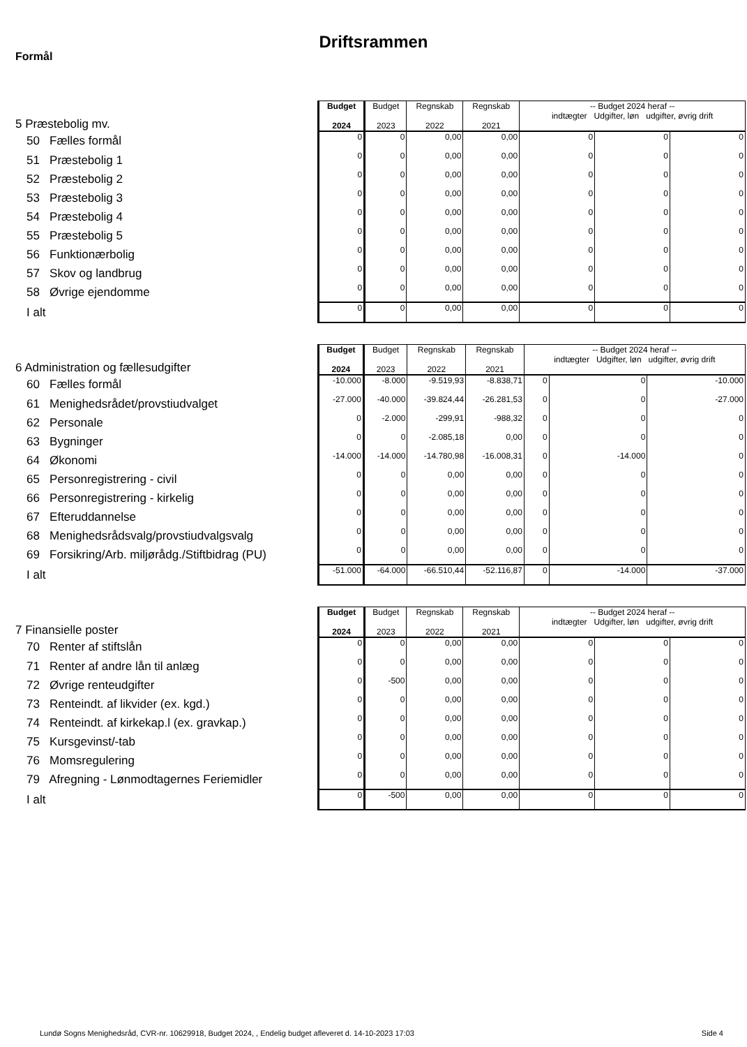Driftsrammen
Formål
| 5 Præstebolig mv. | Budget 2024 | Budget 2023 | Regnskab 2022 | Regnskab 2021 | -- Budget 2024 heraf -- indtægter Udgifter, løn udgifter, øvrig drift | | |
| 50 Fælles formål | 0 | 0 | 0,00 | 0,00 | 0 | 0 | 0 |
| 51 Præstebolig 1 | 0 | 0 | 0,00 | 0,00 | 0 | 0 | 0 |
| 52 Præstebolig 2 | 0 | 0 | 0,00 | 0,00 | 0 | 0 | 0 |
| 53 Præstebolig 3 | 0 | 0 | 0,00 | 0,00 | 0 | 0 | 0 |
| 54 Præstebolig 4 | 0 | 0 | 0,00 | 0,00 | 0 | 0 | 0 |
| 55 Præstebolig 5 | 0 | 0 | 0,00 | 0,00 | 0 | 0 | 0 |
| 56 Funktionærbolig | 0 | 0 | 0,00 | 0,00 | 0 | 0 | 0 |
| 57 Skov og landbrug | 0 | 0 | 0,00 | 0,00 | 0 | 0 | 0 |
| 58 Øvrige ejendomme | 0 | 0 | 0,00 | 0,00 | 0 | 0 | 0 |
| I alt | 0 | 0 | 0,00 | 0,00 | 0 | 0 | 0 |
| 6 Administration og fællesudgifter | Budget 2024 | Budget 2023 | Regnskab 2022 | Regnskab 2021 | -- Budget 2024 heraf -- indtægter Udgifter, løn udgifter, øvrig drift | | |
| 60 Fælles formål | -10.000 | -8.000 | -9.519,93 | -8.838,71 | 0 | 0 | -10.000 |
| 61 Menighedsrådet/provstiudvalget | -27.000 | -40.000 | -39.824,44 | -26.281,53 | 0 | 0 | -27.000 |
| 62 Personale | 0 | -2.000 | -299,91 | -988,32 | 0 | 0 | 0 |
| 63 Bygninger | 0 | 0 | -2.085,18 | 0,00 | 0 | 0 | 0 |
| 64 Økonomi | -14.000 | -14.000 | -14.780,98 | -16.008,31 | 0 | -14.000 | 0 |
| 65 Personregistrering - civil | 0 | 0 | 0,00 | 0,00 | 0 | 0 | 0 |
| 66 Personregistrering - kirkelig | 0 | 0 | 0,00 | 0,00 | 0 | 0 | 0 |
| 67 Efteruddannelse | 0 | 0 | 0,00 | 0,00 | 0 | 0 | 0 |
| 68 Menighedsrådsvalg/provstiudvalgsvalg | 0 | 0 | 0,00 | 0,00 | 0 | 0 | 0 |
| 69 Forsikring/Arb. miljørådg./Stiftbidrag (PU) | 0 | 0 | 0,00 | 0,00 | 0 | 0 | 0 |
| I alt | -51.000 | -64.000 | -66.510,44 | -52.116,87 | 0 | -14.000 | -37.000 |
| 7 Finansielle poster | Budget 2024 | Budget 2023 | Regnskab 2022 | Regnskab 2021 | -- Budget 2024 heraf -- indtægter Udgifter, løn udgifter, øvrig drift | | |
| 70 Renter af stiftslån | 0 | 0 | 0,00 | 0,00 | 0 | 0 | 0 |
| 71 Renter af andre lån til anlæg | 0 | 0 | 0,00 | 0,00 | 0 | 0 | 0 |
| 72 Øvrige renteudgifter | 0 | -500 | 0,00 | 0,00 | 0 | 0 | 0 |
| 73 Renteindt. af likvider (ex. kgd.) | 0 | 0 | 0,00 | 0,00 | 0 | 0 | 0 |
| 74 Renteindt. af kirkekap.l (ex. gravkap.) | 0 | 0 | 0,00 | 0,00 | 0 | 0 | 0 |
| 75 Kursgevinst/-tab | 0 | 0 | 0,00 | 0,00 | 0 | 0 | 0 |
| 76 Momsregulering | 0 | 0 | 0,00 | 0,00 | 0 | 0 | 0 |
| 79 Afregning - Lønmodtagernes Feriemidler | 0 | 0 | 0,00 | 0,00 | 0 | 0 | 0 |
| I alt | 0 | -500 | 0,00 | 0,00 | 0 | 0 | 0 |
Lundø Sogns Menighedsråd, CVR-nr. 10629918, Budget 2024, , Endelig budget afleveret d. 14-10-2023 17:03 Side 4